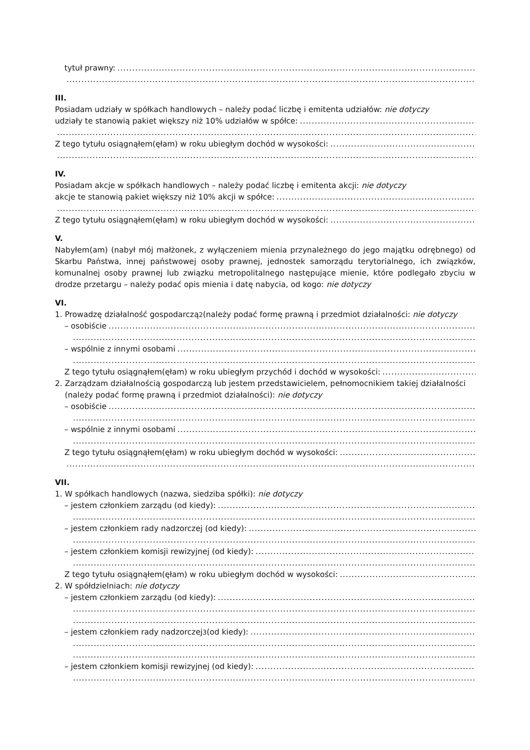tytuł prawny:
III.
Posiadam udziały w spółkach handlowych – należy podać liczbę i emitenta udziałów: nie dotyczy
udziały te stanowią pakiet większy niż 10% udziałów w spółce:
Z tego tytułu osiągnąłem(ęłam) w roku ubiegłym dochód w wysokości:
IV.
Posiadam akcje w spółkach handlowych – należy podać liczbę i emitenta akcji: nie dotyczy
akcje te stanowią pakiet większy niż 10% akcji w spółce:
Z tego tytułu osiągnąłem(ęłam) w roku ubiegłym dochód w wysokości:
V.
Nabyłem(am) (nabył mój małżonek, z wyłączeniem mienia przynależnego do jego majątku odrębnego) od Skarbu Państwa, innej państwowej osoby prawnej, jednostek samorządu terytorialnego, ich związków, komunalnej osoby prawnej lub związku metropolitalnego następujące mienie, które podlegało zbyciu w drodze przetargu – należy podać opis mienia i datę nabycia, od kogo: nie dotyczy
VI.
1. Prowadzę działalność gospodarczą<sup>2</sup> (należy podać formę prawną i przedmiot działalności: nie dotyczy
– osobiście
– wspólnie z innymi osobami
Z tego tytułu osiągnąłem(ęłam) w roku ubiegłym przychód i dochód w wysokości:
2. Zarządzam działalnością gospodarczą lub jestem przedstawicielem, pełnomocnikiem takiej działalności
(należy podać formę prawną i przedmiot działalności): nie dotyczy
– osobiście
– wspólnie z innymi osobami
Z tego tytułu osiągnąłem(ęłam) w roku ubiegłym dochód w wysokości:
VII.
1. W spółkach handlowych (nazwa, siedziba spółki): nie dotyczy
– jestem członkiem zarządu (od kiedy):
– jestem członkiem rady nadzorczej (od kiedy):
– jestem członkiem komisji rewizyjnej (od kiedy):
Z tego tytułu osiągnąłem(ęłam) w roku ubiegłym dochód w wysokości:
2. W spółdzielniach: nie dotyczy
– jestem członkiem zarządu (od kiedy):
– jestem członkiem rady nadzorczej<sup>3</sup> (od kiedy):
– jestem członkiem komisji rewizyjnej (od kiedy):